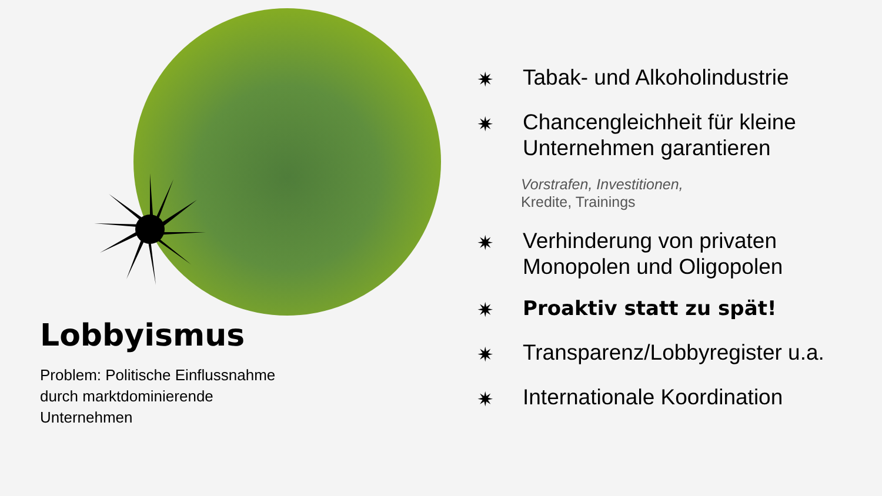Lobbyismus
Problem: Politische Einflussnahme durch marktdominierende Unternehmen
✷ Tabak- und Alkoholindustrie
✷ Chancengleichheit für kleine Unternehmen garantieren
Vorstrafen, Investitionen,
Kredite, Trainings
✷ Verhinderung von privaten Monopolen und Oligopolen
✷ Proaktiv statt zu spät!
✷ Transparenz/Lobbyregister u.a.
✷ Internationale Koordination